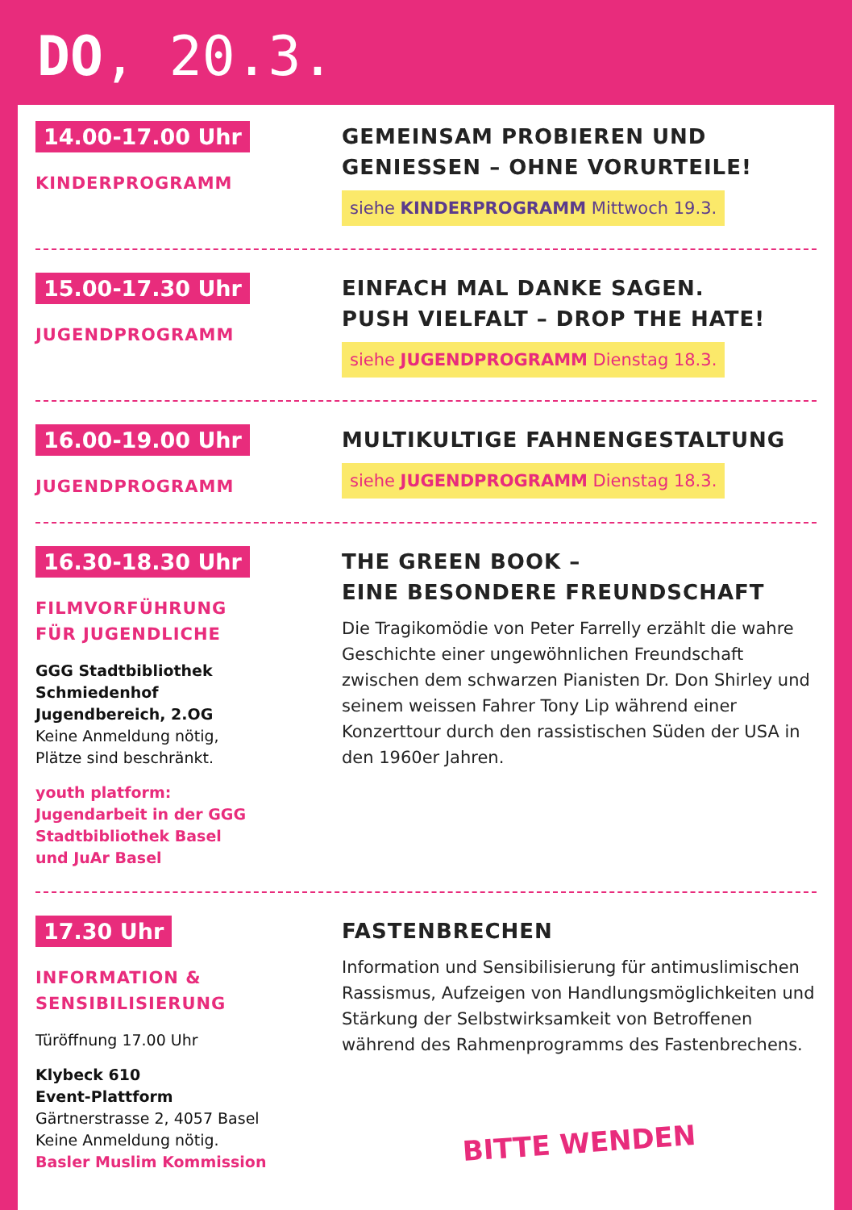DO, 20.3.
14.00-17.00 Uhr
KINDERPROGRAMM
GEMEINSAM PROBIEREN UND GENIESSEN – OHNE VORURTEILE!
siehe KINDERPROGRAMM Mittwoch 19.3.
15.00-17.30 Uhr
JUGENDPROGRAMM
EINFACH MAL DANKE SAGEN.
PUSH VIELFALT – DROP THE HATE!
siehe JUGENDPROGRAMM Dienstag 18.3.
16.00-19.00 Uhr
JUGENDPROGRAMM
MULTIKULTIGE FAHNENGESTALTUNG
siehe JUGENDPROGRAMM Dienstag 18.3.
16.30-18.30 Uhr
FILMVORFÜHRUNG
FÜR JUGENDLICHE
GGG Stadtbibliothek
Schmiedenhof
Jugendbereich, 2.OG
Keine Anmeldung nötig,
Plätze sind beschränkt.
youth platform:
Jugendarbeit in der GGG
Stadtbibliothek Basel
und JuAr Basel
THE GREEN BOOK –
EINE BESONDERE FREUNDSCHAFT
Die Tragikomödie von Peter Farrelly erzählt die wahre Geschichte einer ungewöhnlichen Freundschaft zwischen dem schwarzen Pianisten Dr. Don Shirley und seinem weissen Fahrer Tony Lip während einer Konzerttour durch den rassistischen Süden der USA in den 1960er Jahren.
17.30 Uhr
INFORMATION &
SENSIBILISIERUNG
Türöffnung 17.00 Uhr
Klybeck 610
Event-Plattform
Gärtnerstrasse 2, 4057 Basel
Keine Anmeldung nötig.
Basler Muslim Kommission
FASTENBRECHEN
Information und Sensibilisierung für antimuslimischen Rassismus, Aufzeigen von Handlungsmöglichkeiten und Stärkung der Selbstwirksamkeit von Betroffenen während des Rahmenprogramms des Fastenbrechens.
BITTE WENDEN